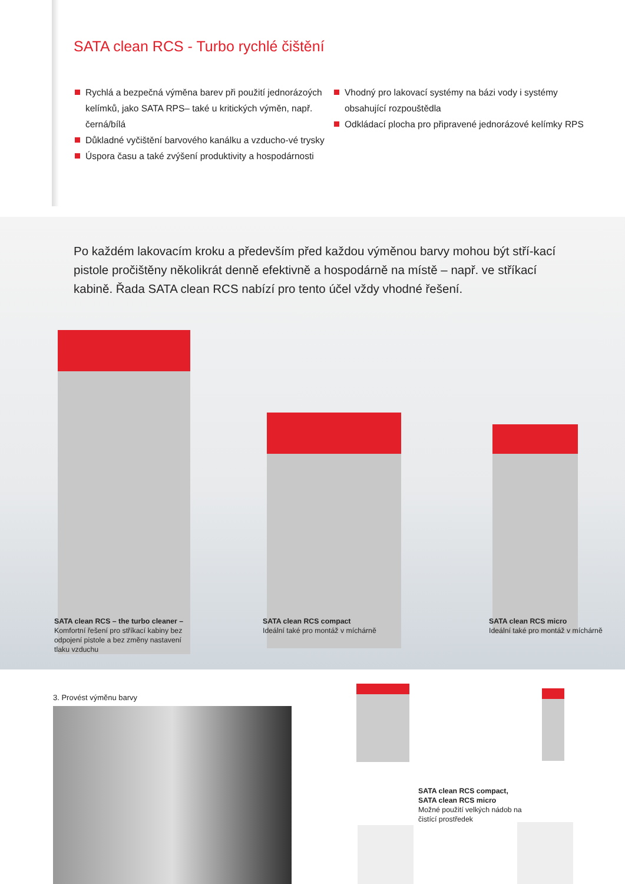SATA clean RCS - Turbo rychlé čištění
Rychlá a bezpečná výměna barev při použití jednorázoých kelímků, jako SATA RPS– také u kritických výměn, např. černá/bílá
Důkladné vyčištění barvového kanálku a vzducho-vé trysky
Úspora času a také zvýšení produktivity a hospodárnosti
Vhodný pro lakovací systémy na bázi vody i systémy obsahující rozpouštědla
Odkládací plocha pro připravené jednorázové kelímky RPS
Po každém lakovacím kroku a především před každou výměnou barvy mohou být stří-kací pistole pročištěny několikrát denně efektivně a hospodárně na místě – např. ve stříkací kabině. Řada SATA clean RCS nabízí pro tento účel vždy vhodné řešení.
SATA clean RCS – the turbo cleaner –
Komfortní řešení pro stříkací kabiny bez odpojení pistole a bez změny nastavení tlaku vzduchu
SATA clean RCS compact
Ideální také pro montáž v míchárně
SATA clean RCS micro
Ideální také pro montáž v míchárně
3. Provést výměnu barvy
SATA clean RCS compact,
SATA clean RCS micro
Možné použití velkých nádob na čistící prostředek